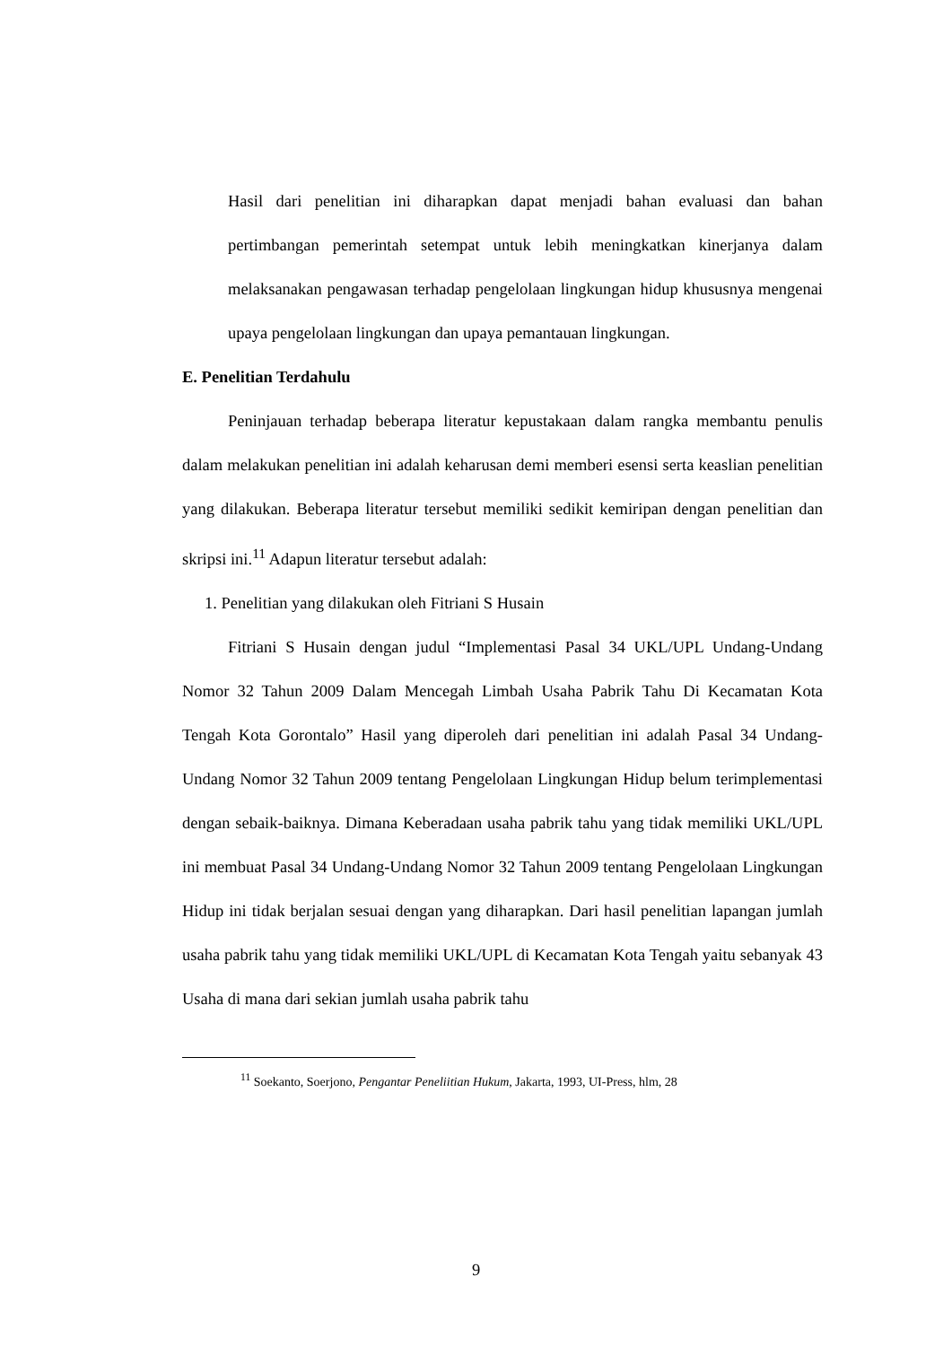Hasil dari penelitian ini diharapkan dapat menjadi bahan evaluasi dan bahan pertimbangan pemerintah setempat untuk lebih meningkatkan kinerjanya dalam melaksanakan pengawasan terhadap pengelolaan lingkungan hidup khususnya mengenai upaya pengelolaan lingkungan dan upaya pemantauan lingkungan.
E. Penelitian Terdahulu
Peninjauan terhadap beberapa literatur kepustakaan dalam rangka membantu penulis dalam melakukan penelitian ini adalah keharusan demi memberi esensi serta keaslian penelitian yang dilakukan. Beberapa literatur tersebut memiliki sedikit kemiripan dengan penelitian dan skripsi ini.<sup>11</sup> Adapun literatur tersebut adalah:
1. Penelitian yang dilakukan oleh Fitriani S Husain
Fitriani S Husain dengan judul “Implementasi Pasal 34 UKL/UPL Undang-Undang Nomor 32 Tahun 2009 Dalam Mencegah Limbah Usaha Pabrik Tahu Di Kecamatan Kota Tengah Kota Gorontalo” Hasil yang diperoleh dari penelitian ini adalah Pasal 34 Undang-Undang Nomor 32 Tahun 2009 tentang Pengelolaan Lingkungan Hidup belum terimplementasi dengan sebaik-baiknya. Dimana Keberadaan usaha pabrik tahu yang tidak memiliki UKL/UPL ini membuat Pasal 34 Undang-Undang Nomor 32 Tahun 2009 tentang Pengelolaan Lingkungan Hidup ini tidak berjalan sesuai dengan yang diharapkan. Dari hasil penelitian lapangan jumlah usaha pabrik tahu yang tidak memiliki UKL/UPL di Kecamatan Kota Tengah yaitu sebanyak 43 Usaha di mana dari sekian jumlah usaha pabrik tahu
<sup>11</sup> Soekanto, Soerjono, Pengantar Peneliitian Hukum, Jakarta, 1993, UI-Press, hlm, 28
9